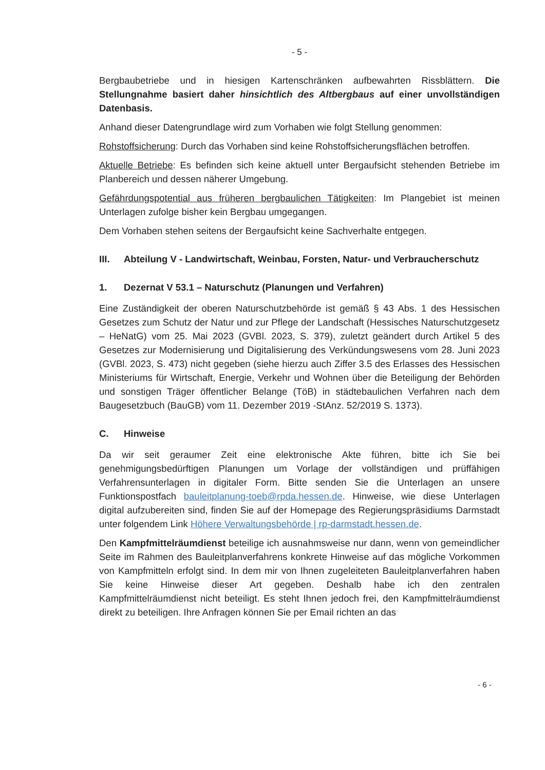- 5 -
Bergbaubetriebe und in hiesigen Kartenschränken aufbewahrten Rissblättern. Die Stellungnahme basiert daher hinsichtlich des Altbergbaus auf einer unvollständigen Datenbasis.
Anhand dieser Datengrundlage wird zum Vorhaben wie folgt Stellung genommen:
Rohstoffsicherung: Durch das Vorhaben sind keine Rohstoffsicherungsflächen betroffen.
Aktuelle Betriebe: Es befinden sich keine aktuell unter Bergaufsicht stehenden Betriebe im Planbereich und dessen näherer Umgebung.
Gefährdungspotential aus früheren bergbaulichen Tätigkeiten: Im Plangebiet ist meinen Unterlagen zufolge bisher kein Bergbau umgegangen.
Dem Vorhaben stehen seitens der Bergaufsicht keine Sachverhalte entgegen.
III. Abteilung V - Landwirtschaft, Weinbau, Forsten, Natur- und Verbraucherschutz
1. Dezernat V 53.1 – Naturschutz (Planungen und Verfahren)
Eine Zuständigkeit der oberen Naturschutzbehörde ist gemäß § 43 Abs. 1 des Hessischen Gesetzes zum Schutz der Natur und zur Pflege der Landschaft (Hessisches Naturschutzgesetz – HeNatG) vom 25. Mai 2023 (GVBl. 2023, S. 379), zuletzt geändert durch Artikel 5 des Gesetzes zur Modernisierung und Digitalisierung des Verkündungswesens vom 28. Juni 2023 (GVBl. 2023, S. 473) nicht gegeben (siehe hierzu auch Ziffer 3.5 des Erlasses des Hessischen Ministeriums für Wirtschaft, Energie, Verkehr und Wohnen über die Beteiligung der Behörden und sonstigen Träger öffentlicher Belange (TöB) in städtebaulichen Verfahren nach dem Baugesetzbuch (BauGB) vom 11. Dezember 2019 -StAnz. 52/2019 S. 1373).
C. Hinweise
Da wir seit geraumer Zeit eine elektronische Akte führen, bitte ich Sie bei genehmigungsbedürftigen Planungen um Vorlage der vollständigen und prüffähigen Verfahrensunterlagen in digitaler Form. Bitte senden Sie die Unterlagen an unsere Funktionspostfach bauleitplanung-toeb@rpda.hessen.de. Hinweise, wie diese Unterlagen digital aufzubereiten sind, finden Sie auf der Homepage des Regierungspräsidiums Darmstadt unter folgendem Link Höhere Verwaltungsbehörde | rp-darmstadt.hessen.de.
Den Kampfmittelräumdienst beteilige ich ausnahmsweise nur dann, wenn von gemeindlicher Seite im Rahmen des Bauleitplanverfahrens konkrete Hinweise auf das mögliche Vorkommen von Kampfmitteln erfolgt sind. In dem mir von Ihnen zugeleiteten Bauleitplanverfahren haben Sie keine Hinweise dieser Art gegeben. Deshalb habe ich den zentralen Kampfmittelräumdienst nicht beteiligt. Es steht Ihnen jedoch frei, den Kampfmittelräumdienst direkt zu beteiligen. Ihre Anfragen können Sie per Email richten an das
- 6 -